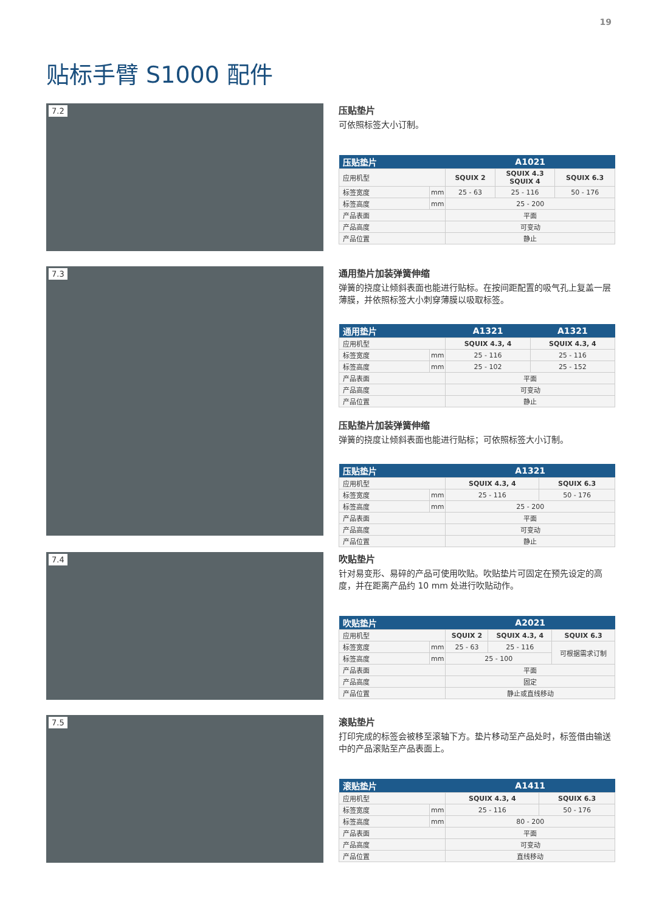19
贴标手臂 S1000 配件
7.2
压贴垫片
可依照标签大小订制。
| 压贴垫片 | | A1021 | | |
| --- | --- | --- | --- | --- |
| 应用机型 | | SQUIX 2 | SQUIX 4.3 SQUIX 4 | SQUIX 6.3 |
| 标签宽度 | mm | 25 - 63 | 25 - 116 | 50 - 176 |
| 标签高度 | mm | 25 - 200 | | |
| 产品表面 | | 平面 | | |
| 产品高度 | | 可变动 | | |
| 产品位置 | | 静止 | | |
7.3
通用垫片加装弹簧伸缩
弹簧的挠度让倾斜表面也能进行贴标。在按间距配置的吸气孔上复盖一层薄膜，并依照标签大小刺穿薄膜以吸取标签。
| 通用垫片 | | A1321 | A1321 |
| --- | --- | --- | --- |
| 应用机型 | | SQUIX 4.3, 4 | SQUIX 4.3, 4 |
| 标签宽度 | mm | 25 - 116 | 25 - 116 |
| 标签高度 | mm | 25 - 102 | 25 - 152 |
| 产品表面 | | 平面 | |
| 产品高度 | | 可变动 | |
| 产品位置 | | 静止 | |
压贴垫片加装弹簧伸缩
弹簧的挠度让倾斜表面也能进行贴标；可依照标签大小订制。
| 压贴垫片 | | A1321 | |
| --- | --- | --- | --- |
| 应用机型 | | SQUIX 4.3, 4 | SQUIX 6.3 |
| 标签宽度 | mm | 25 - 116 | 50 - 176 |
| 标签高度 | mm | 25 - 200 | |
| 产品表面 | | 平面 | |
| 产品高度 | | 可变动 | |
| 产品位置 | | 静止 | |
7.4
吹贴垫片
针对易变形、易碎的产品可使用吹贴。吹贴垫片可固定在预先设定的高度，并在距离产品约 10 mm 处进行吹贴动作。
| 吹贴垫片 | | A2021 | | |
| --- | --- | --- | --- | --- |
| 应用机型 | | SQUIX 2 | SQUIX 4.3, 4 | SQUIX 6.3 |
| 标签宽度 | mm | 25 - 63 | 25 - 116 | 可根据需求订制 |
| 标签高度 | mm | 25 - 100 | | |
| 产品表面 | | 平面 | | |
| 产品高度 | | 固定 | | |
| 产品位置 | | 静止或直线移动 | | |
7.5
滚贴垫片
打印完成的标签会被移至滚轴下方。垫片移动至产品处时，标签借由输送中的产品滚贴至产品表面上。
| 滚贴垫片 | | A1411 | |
| --- | --- | --- | --- |
| 应用机型 | | SQUIX 4.3, 4 | SQUIX 6.3 |
| 标签宽度 | mm | 25 - 116 | 50 - 176 |
| 标签高度 | mm | 80 - 200 | |
| 产品表面 | | 平面 | |
| 产品高度 | | 可变动 | |
| 产品位置 | | 直线移动 | |